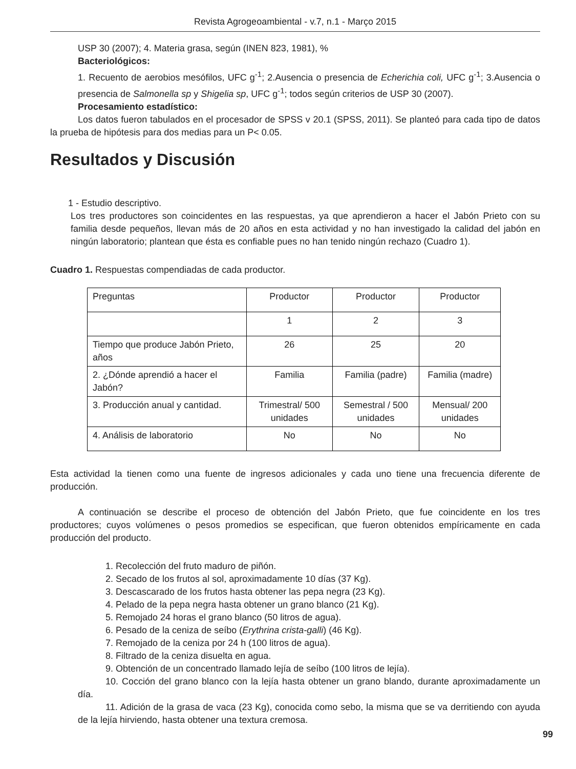Revista Agrogeoambiental - v.7, n.1 - Março 2015
USP 30 (2007); 4. Materia grasa, según (INEN 823, 1981), %
Bacteriológicos:
1. Recuento de aerobios mesófilos, UFC g<sup>-1</sup>; 2.Ausencia o presencia de Echerichia coli, UFC g<sup>-1</sup>; 3.Ausencia o presencia de Salmonella sp y Shigelia sp, UFC g<sup>-1</sup>; todos según criterios de USP 30 (2007).
Procesamiento estadístico:
Los datos fueron tabulados en el procesador de SPSS v 20.1 (SPSS, 2011). Se planteó para cada tipo de datos la prueba de hipótesis para dos medias para un P< 0.05.
Resultados y Discusión
1 - Estudio descriptivo.
Los tres productores son coincidentes en las respuestas, ya que aprendieron a hacer el Jabón Prieto con su familia desde pequeños, llevan más de 20 años en esta actividad y no han investigado la calidad del jabón en ningún laboratorio; plantean que ésta es confiable pues no han tenido ningún rechazo (Cuadro 1).
Cuadro 1. Respuestas compendiadas de cada productor.
| Preguntas | Productor | Productor | Productor |
| | 1 | 2 | 3 |
| Tiempo que produce Jabón Prieto, años | 26 | 25 | 20 |
| 2. ¿Dónde aprendió a hacer el Jabón? | Familia | Familia (padre) | Familia (madre) |
| 3. Producción anual y cantidad. | Trimestral/ 500 unidades | Semestral / 500 unidades | Mensual/ 200 unidades |
| 4. Análisis de laboratorio | No | No | No |
Esta actividad la tienen como una fuente de ingresos adicionales y cada uno tiene una frecuencia diferente de producción.
A continuación se describe el proceso de obtención del Jabón Prieto, que fue coincidente en los tres productores; cuyos volúmenes o pesos promedios se especifican, que fueron obtenidos empíricamente en cada producción del producto.
1. Recolección del fruto maduro de piñón.
2. Secado de los frutos al sol, aproximadamente 10 días (37 Kg).
3. Descascarado de los frutos hasta obtener las pepa negra (23 Kg).
4. Pelado de la pepa negra hasta obtener un grano blanco (21 Kg).
5. Remojado 24 horas el grano blanco (50 litros de agua).
6. Pesado de la ceniza de seíbo (Erythrina crista-galli) (46 Kg).
7. Remojado de la ceniza por 24 h (100 litros de agua).
8. Filtrado de la ceniza disuelta en agua.
9. Obtención de un concentrado llamado lejía de seíbo (100 litros de lejía).
10. Cocción del grano blanco con la lejía hasta obtener un grano blando, durante aproximadamente un día.
11. Adición de la grasa de vaca (23 Kg), conocida como sebo, la misma que se va derritiendo con ayuda de la lejía hirviendo, hasta obtener una textura cremosa.
99